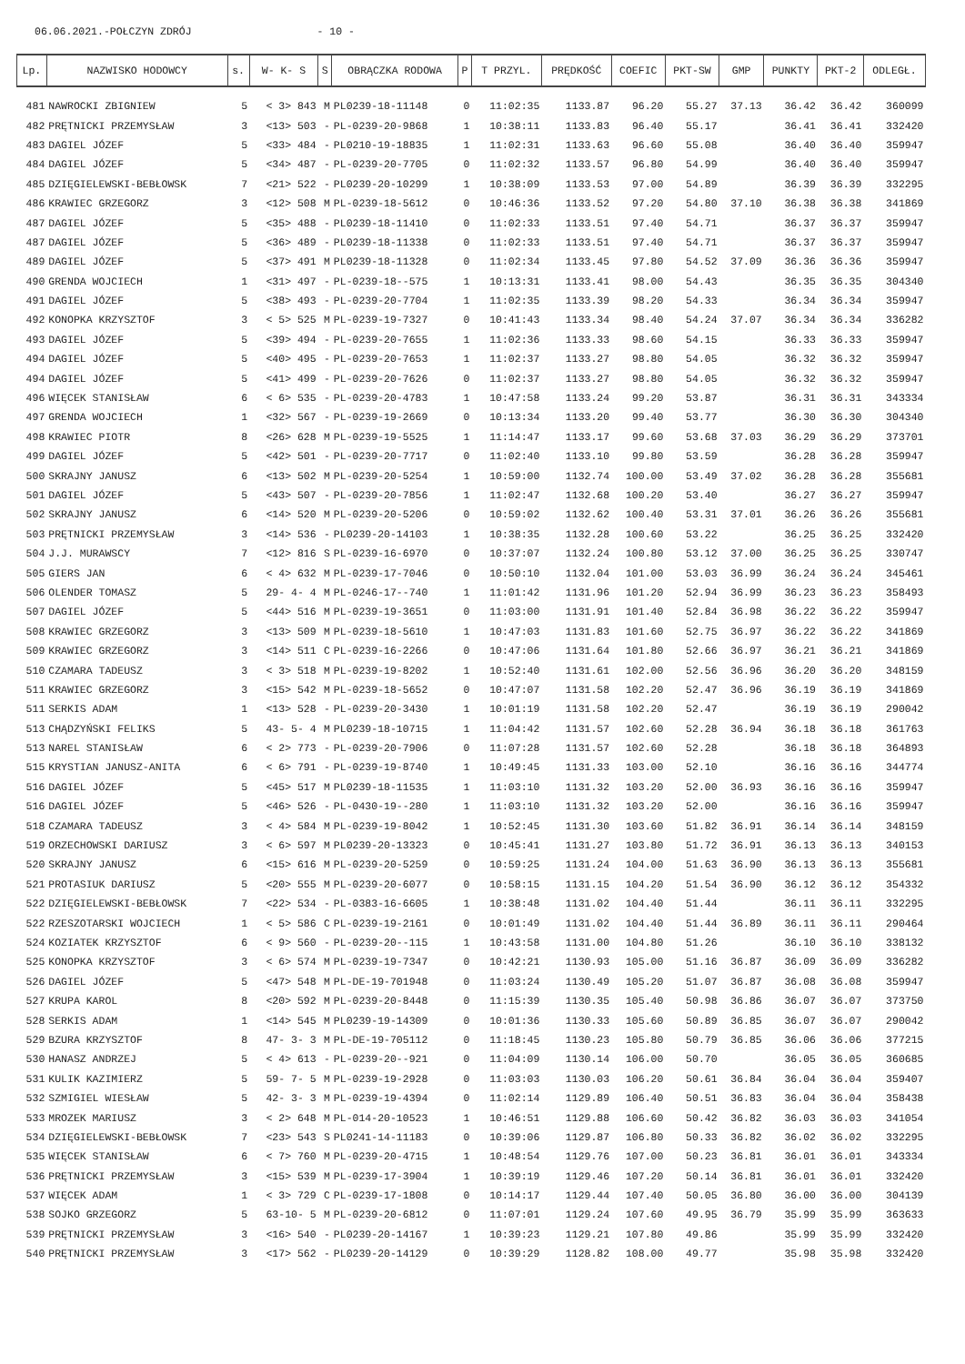06.06.2021.-POŁCZYN ZDRÓJ - 10 -
| Lp. | NAZWISKO HODOWCY | s. | W- K- S | S | OBRĄCZKA RODOWA | P | T PRZYL. | PRĘDKOŚĆ | COEFIC | PKT-SW | GMP | PUNKTY | PKT-2 | ODLEGŁ. |
| --- | --- | --- | --- | --- | --- | --- | --- | --- | --- | --- | --- | --- | --- | --- |
| 481 | NAWROCKI ZBIGNIEW | 5 | < 3> 843 | M | PL0239-18-11148 | 0 | 11:02:35 | 1133.87 | 96.20 | 55.27 | 37.13 | 36.42 | 36.42 | 360099 |
| 482 | PRĘTNICKI PRZEMYSŁAW | 3 | <13> 503 | - | PL-0239-20-9868 | 1 | 10:38:11 | 1133.83 | 96.40 | 55.17 | | 36.41 | 36.41 | 332420 |
| 483 | DAGIEL JÓZEF | 5 | <33> 484 | - | PL0210-19-18835 | 1 | 11:02:31 | 1133.63 | 96.60 | 55.08 | | 36.40 | 36.40 | 359947 |
| 484 | DAGIEL JÓZEF | 5 | <34> 487 | - | PL-0239-20-7705 | 0 | 11:02:32 | 1133.57 | 96.80 | 54.99 | | 36.40 | 36.40 | 359947 |
| 485 | DZIĘGIELEWSKI-BEBŁOWSK | 7 | <21> 522 | - | PL0239-20-10299 | 1 | 10:38:09 | 1133.53 | 97.00 | 54.89 | | 36.39 | 36.39 | 332295 |
| 486 | KRAWIEC GRZEGORZ | 3 | <12> 508 | M | PL-0239-18-5612 | 0 | 10:46:36 | 1133.52 | 97.20 | 54.80 | 37.10 | 36.38 | 36.38 | 341869 |
| 487 | DAGIEL JÓZEF | 5 | <35> 488 | - | PL0239-18-11410 | 0 | 11:02:33 | 1133.51 | 97.40 | 54.71 | | 36.37 | 36.37 | 359947 |
| 487 | DAGIEL JÓZEF | 5 | <36> 489 | - | PL0239-18-11338 | 0 | 11:02:33 | 1133.51 | 97.40 | 54.71 | | 36.37 | 36.37 | 359947 |
| 489 | DAGIEL JÓZEF | 5 | <37> 491 | M | PL0239-18-11328 | 0 | 11:02:34 | 1133.45 | 97.80 | 54.52 | 37.09 | 36.36 | 36.36 | 359947 |
| 490 | GRENDA WOJCIECH | 1 | <31> 497 | - | PL-0239-18--575 | 1 | 10:13:31 | 1133.41 | 98.00 | 54.43 | | 36.35 | 36.35 | 304340 |
| 491 | DAGIEL JÓZEF | 5 | <38> 493 | - | PL-0239-20-7704 | 1 | 11:02:35 | 1133.39 | 98.20 | 54.33 | | 36.34 | 36.34 | 359947 |
| 492 | KONOPKA KRZYSZTOF | 3 | < 5> 525 | M | PL-0239-19-7327 | 0 | 10:41:43 | 1133.34 | 98.40 | 54.24 | 37.07 | 36.34 | 36.34 | 336282 |
| 493 | DAGIEL JÓZEF | 5 | <39> 494 | - | PL-0239-20-7655 | 1 | 11:02:36 | 1133.33 | 98.60 | 54.15 | | 36.33 | 36.33 | 359947 |
| 494 | DAGIEL JÓZEF | 5 | <40> 495 | - | PL-0239-20-7653 | 1 | 11:02:37 | 1133.27 | 98.80 | 54.05 | | 36.32 | 36.32 | 359947 |
| 494 | DAGIEL JÓZEF | 5 | <41> 499 | - | PL-0239-20-7626 | 0 | 11:02:37 | 1133.27 | 98.80 | 54.05 | | 36.32 | 36.32 | 359947 |
| 496 | WIĘCEK STANISŁAW | 6 | < 6> 535 | - | PL-0239-20-4783 | 1 | 10:47:58 | 1133.24 | 99.20 | 53.87 | | 36.31 | 36.31 | 343334 |
| 497 | GRENDA WOJCIECH | 1 | <32> 567 | - | PL-0239-19-2669 | 0 | 10:13:34 | 1133.20 | 99.40 | 53.77 | | 36.30 | 36.30 | 304340 |
| 498 | KRAWIEC PIOTR | 8 | <26> 628 | M | PL-0239-19-5525 | 1 | 11:14:47 | 1133.17 | 99.60 | 53.68 | 37.03 | 36.29 | 36.29 | 373701 |
| 499 | DAGIEL JÓZEF | 5 | <42> 501 | - | PL-0239-20-7717 | 0 | 11:02:40 | 1133.10 | 99.80 | 53.59 | | 36.28 | 36.28 | 359947 |
| 500 | SKRAJNY JANUSZ | 6 | <13> 502 | M | PL-0239-20-5254 | 1 | 10:59:00 | 1132.74 | 100.00 | 53.49 | 37.02 | 36.28 | 36.28 | 355681 |
| 501 | DAGIEL JÓZEF | 5 | <43> 507 | - | PL-0239-20-7856 | 1 | 11:02:47 | 1132.68 | 100.20 | 53.40 | | 36.27 | 36.27 | 359947 |
| 502 | SKRAJNY JANUSZ | 6 | <14> 520 | M | PL-0239-20-5206 | 0 | 10:59:02 | 1132.62 | 100.40 | 53.31 | 37.01 | 36.26 | 36.26 | 355681 |
| 503 | PRĘTNICKI PRZEMYSŁAW | 3 | <14> 536 | - | PL0239-20-14103 | 1 | 10:38:35 | 1132.28 | 100.60 | 53.22 | | 36.25 | 36.25 | 332420 |
| 504 | J.J. MURAWSCY | 7 | <12> 816 | S | PL-0239-16-6970 | 0 | 10:37:07 | 1132.24 | 100.80 | 53.12 | 37.00 | 36.25 | 36.25 | 330747 |
| 505 | GIERS JAN | 6 | < 4> 632 | M | PL-0239-17-7046 | 0 | 10:50:10 | 1132.04 | 101.00 | 53.03 | 36.99 | 36.24 | 36.24 | 345461 |
| 506 | OLENDER TOMASZ | 5 | 29- 4- 4 | M | PL-0246-17--740 | 1 | 11:01:42 | 1131.96 | 101.20 | 52.94 | 36.99 | 36.23 | 36.23 | 358493 |
| 507 | DAGIEL JÓZEF | 5 | <44> 516 | M | PL-0239-19-3651 | 0 | 11:03:00 | 1131.91 | 101.40 | 52.84 | 36.98 | 36.22 | 36.22 | 359947 |
| 508 | KRAWIEC GRZEGORZ | 3 | <13> 509 | M | PL-0239-18-5610 | 1 | 10:47:03 | 1131.83 | 101.60 | 52.75 | 36.97 | 36.22 | 36.22 | 341869 |
| 509 | KRAWIEC GRZEGORZ | 3 | <14> 511 | C | PL-0239-16-2266 | 0 | 10:47:06 | 1131.64 | 101.80 | 52.66 | 36.97 | 36.21 | 36.21 | 341869 |
| 510 | CZAMARA TADEUSZ | 3 | < 3> 518 | M | PL-0239-19-8202 | 1 | 10:52:40 | 1131.61 | 102.00 | 52.56 | 36.96 | 36.20 | 36.20 | 348159 |
| 511 | KRAWIEC GRZEGORZ | 3 | <15> 542 | M | PL-0239-18-5652 | 0 | 10:47:07 | 1131.58 | 102.20 | 52.47 | 36.96 | 36.19 | 36.19 | 341869 |
| 511 | SERKIS ADAM | 1 | <13> 528 | - | PL-0239-20-3430 | 1 | 10:01:19 | 1131.58 | 102.20 | 52.47 | | 36.19 | 36.19 | 290042 |
| 513 | CHĄDZYŃSKI FELIKS | 5 | 43- 5- 4 | M | PL0239-18-10715 | 1 | 11:04:42 | 1131.57 | 102.60 | 52.28 | 36.94 | 36.18 | 36.18 | 361763 |
| 513 | NAREL STANISŁAW | 6 | < 2> 773 | - | PL-0239-20-7906 | 0 | 11:07:28 | 1131.57 | 102.60 | 52.28 | | 36.18 | 36.18 | 364893 |
| 515 | KRYSTIAN JANUSZ-ANITA | 6 | < 6> 791 | - | PL-0239-19-8740 | 1 | 10:49:45 | 1131.33 | 103.00 | 52.10 | | 36.16 | 36.16 | 344774 |
| 516 | DAGIEL JÓZEF | 5 | <45> 517 | M | PL0239-18-11535 | 1 | 11:03:10 | 1131.32 | 103.20 | 52.00 | 36.93 | 36.16 | 36.16 | 359947 |
| 516 | DAGIEL JÓZEF | 5 | <46> 526 | - | PL-0430-19--280 | 1 | 11:03:10 | 1131.32 | 103.20 | 52.00 | | 36.16 | 36.16 | 359947 |
| 518 | CZAMARA TADEUSZ | 3 | < 4> 584 | M | PL-0239-19-8042 | 1 | 10:52:45 | 1131.30 | 103.60 | 51.82 | 36.91 | 36.14 | 36.14 | 348159 |
| 519 | ORZECHOWSKI DARIUSZ | 3 | < 6> 597 | M | PL0239-20-13323 | 0 | 10:45:41 | 1131.27 | 103.80 | 51.72 | 36.91 | 36.13 | 36.13 | 340153 |
| 520 | SKRAJNY JANUSZ | 6 | <15> 616 | M | PL-0239-20-5259 | 0 | 10:59:25 | 1131.24 | 104.00 | 51.63 | 36.90 | 36.13 | 36.13 | 355681 |
| 521 | PROTASIUK DARIUSZ | 5 | <20> 555 | M | PL-0239-20-6077 | 0 | 10:58:15 | 1131.15 | 104.20 | 51.54 | 36.90 | 36.12 | 36.12 | 354332 |
| 522 | DZIĘGIELEWSKI-BEBŁOWSK | 7 | <22> 534 | - | PL-0383-16-6605 | 1 | 10:38:48 | 1131.02 | 104.40 | 51.44 | | 36.11 | 36.11 | 332295 |
| 522 | RZESZOTARSKI WOJCIECH | 1 | < 5> 586 | C | PL-0239-19-2161 | 0 | 10:01:49 | 1131.02 | 104.40 | 51.44 | 36.89 | 36.11 | 36.11 | 290464 |
| 524 | KOZIATEK KRZYSZTOF | 6 | < 9> 560 | - | PL-0239-20--115 | 1 | 10:43:58 | 1131.00 | 104.80 | 51.26 | | 36.10 | 36.10 | 338132 |
| 525 | KONOPKA KRZYSZTOF | 3 | < 6> 574 | M | PL-0239-19-7347 | 0 | 10:42:21 | 1130.93 | 105.00 | 51.16 | 36.87 | 36.09 | 36.09 | 336282 |
| 526 | DAGIEL JÓZEF | 5 | <47> 548 | M | PL-DE-19-701948 | 0 | 11:03:24 | 1130.49 | 105.20 | 51.07 | 36.87 | 36.08 | 36.08 | 359947 |
| 527 | KRUPA KAROL | 8 | <20> 592 | M | PL-0239-20-8448 | 0 | 11:15:39 | 1130.35 | 105.40 | 50.98 | 36.86 | 36.07 | 36.07 | 373750 |
| 528 | SERKIS ADAM | 1 | <14> 545 | M | PL0239-19-14309 | 0 | 10:01:36 | 1130.33 | 105.60 | 50.89 | 36.85 | 36.07 | 36.07 | 290042 |
| 529 | BZURA KRZYSZTOF | 8 | 47- 3- 3 | M | PL-DE-19-705112 | 0 | 11:18:45 | 1130.23 | 105.80 | 50.79 | 36.85 | 36.06 | 36.06 | 377215 |
| 530 | HANASZ ANDRZEJ | 5 | < 4> 613 | - | PL-0239-20--921 | 0 | 11:04:09 | 1130.14 | 106.00 | 50.70 | | 36.05 | 36.05 | 360685 |
| 531 | KULIK KAZIMIERZ | 5 | 59- 7- 5 | M | PL-0239-19-2928 | 0 | 11:03:03 | 1130.03 | 106.20 | 50.61 | 36.84 | 36.04 | 36.04 | 359407 |
| 532 | SZMIGIEL WIESŁAW | 5 | 42- 3- 3 | M | PL-0239-19-4394 | 0 | 11:02:14 | 1129.89 | 106.40 | 50.51 | 36.83 | 36.04 | 36.04 | 358438 |
| 533 | MROZEK MARIUSZ | 3 | < 2> 648 | M | PL-014-20-10523 | 1 | 10:46:51 | 1129.88 | 106.60 | 50.42 | 36.82 | 36.03 | 36.03 | 341054 |
| 534 | DZIĘGIELEWSKI-BEBŁOWSK | 7 | <23> 543 | S | PL0241-14-11183 | 0 | 10:39:06 | 1129.87 | 106.80 | 50.33 | 36.82 | 36.02 | 36.02 | 332295 |
| 535 | WIĘCEK STANISŁAW | 6 | < 7> 760 | M | PL-0239-20-4715 | 1 | 10:48:54 | 1129.76 | 107.00 | 50.23 | 36.81 | 36.01 | 36.01 | 343334 |
| 536 | PRĘTNICKI PRZEMYSŁAW | 3 | <15> 539 | M | PL-0239-17-3904 | 1 | 10:39:19 | 1129.46 | 107.20 | 50.14 | 36.81 | 36.01 | 36.01 | 332420 |
| 537 | WIĘCEK ADAM | 1 | < 3> 729 | C | PL-0239-17-1808 | 0 | 10:14:17 | 1129.44 | 107.40 | 50.05 | 36.80 | 36.00 | 36.00 | 304139 |
| 538 | SOJKO GRZEGORZ | 5 | 63-10- 5 | M | PL-0239-20-6812 | 0 | 11:07:01 | 1129.24 | 107.60 | 49.95 | 36.79 | 35.99 | 35.99 | 363633 |
| 539 | PRĘTNICKI PRZEMYSŁAW | 3 | <16> 540 | - | PL0239-20-14167 | 1 | 10:39:23 | 1129.21 | 107.80 | 49.86 | | 35.99 | 35.99 | 332420 |
| 540 | PRĘTNICKI PRZEMYSŁAW | 3 | <17> 562 | - | PL0239-20-14129 | 0 | 10:39:29 | 1128.82 | 108.00 | 49.77 | | 35.98 | 35.98 | 332420 |